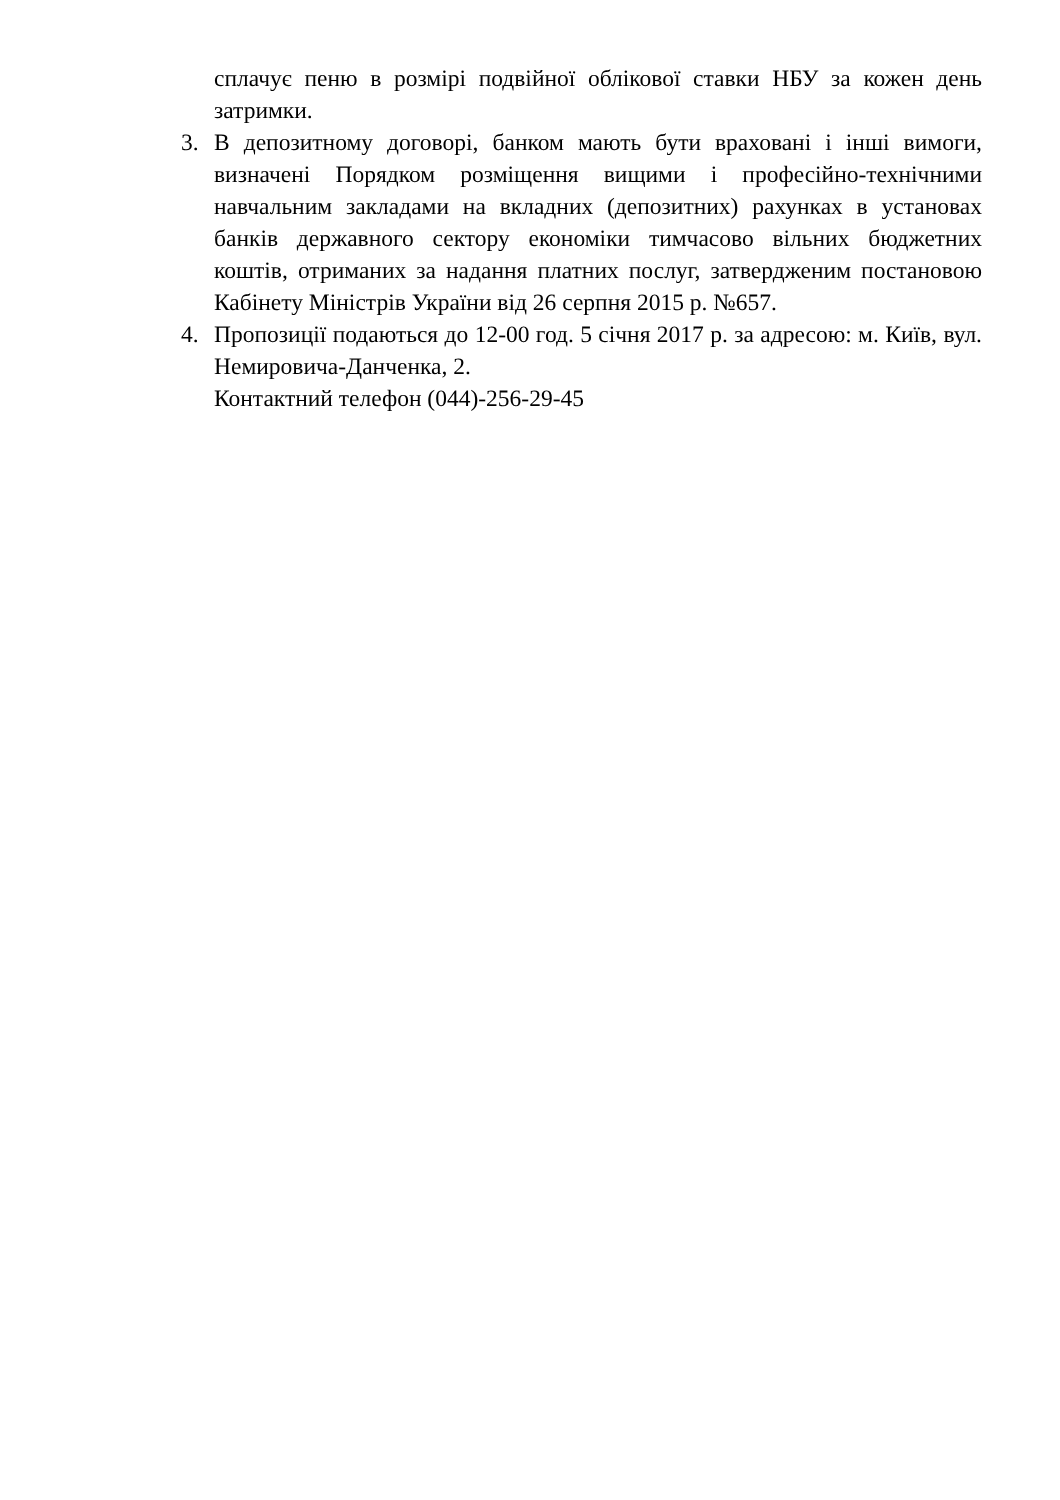сплачує пеню в розмірі подвійної облікової ставки НБУ за кожен день затримки.
3. В депозитному договорі, банком мають бути враховані і інші вимоги, визначені Порядком розміщення вищими і професійно-технічними навчальним закладами на вкладних (депозитних) рахунках в установах банків державного сектору економіки тимчасово вільних бюджетних коштів, отриманих за надання платних послуг, затвердженим постановою Кабінету Міністрів України від 26 серпня 2015 р. №657.
4. Пропозиції подаються до 12-00 год. 5 січня 2017 р. за адресою: м. Київ, вул. Немировича-Данченка, 2.
Контактний телефон (044)-256-29-45